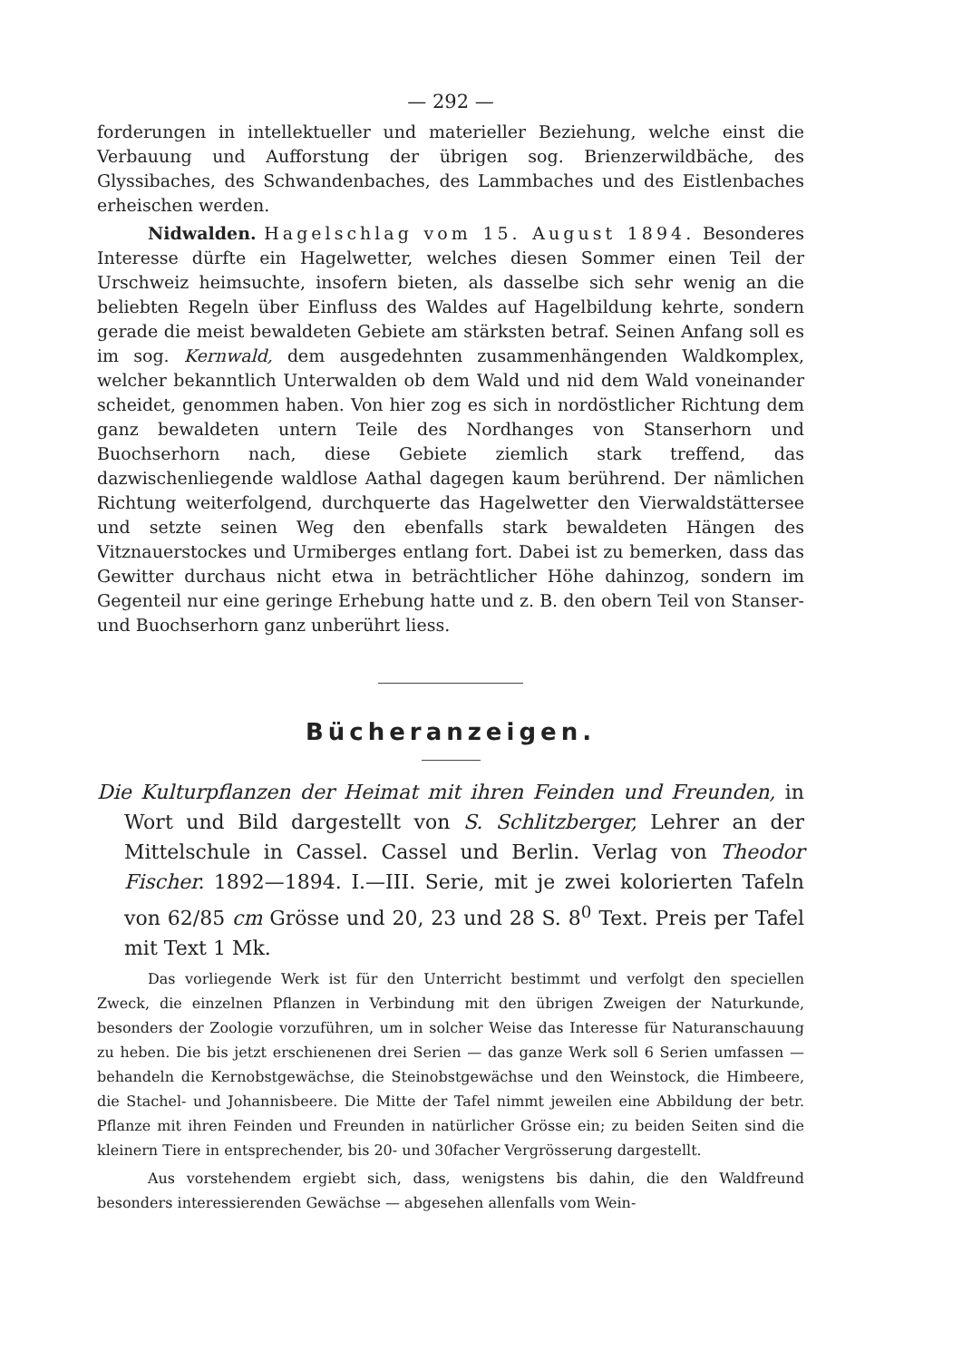— 292 —
forderungen in intellektueller und materieller Beziehung, welche einst die Verbauung und Aufforstung der übrigen sog. Brienzerwildbäche, des Glyssibaches, des Schwandenbaches, des Lammbaches und des Eistlenbaches erheischen werden.
Nidwalden. Hagelschlag vom 15. August 1894. Besonderes Interesse dürfte ein Hagelwetter, welches diesen Sommer einen Teil der Urschweiz heimsuchte, insofern bieten, als dasselbe sich sehr wenig an die beliebten Regeln über Einfluss des Waldes auf Hagelbildung kehrte, sondern gerade die meist bewaldeten Gebiete am stärksten betraf. Seinen Anfang soll es im sog. Kernwald, dem ausgedehnten zusammenhängenden Waldkomplex, welcher bekanntlich Unterwalden ob dem Wald und nid dem Wald voneinander scheidet, genommen haben. Von hier zog es sich in nordöstlicher Richtung dem ganz bewaldeten untern Teile des Nordhanges von Stanserhorn und Buochserhorn nach, diese Gebiete ziemlich stark treffend, das dazwischenliegende waldlose Aathal dagegen kaum berührend. Der nämlichen Richtung weiterfolgend, durchquerte das Hagelwetter den Vierwaldstättersee und setzte seinen Weg den ebenfalls stark bewaldeten Hängen des Vitznauerstockes und Urmiberges entlang fort. Dabei ist zu bemerken, dass das Gewitter durchaus nicht etwa in beträchtlicher Höhe dahinzog, sondern im Gegenteil nur eine geringe Erhebung hatte und z. B. den obern Teil von Stanser- und Buochserhorn ganz unberührt liess.
Bücheranzeigen.
Die Kulturpflanzen der Heimat mit ihren Feinden und Freunden, in Wort und Bild dargestellt von S. Schlitzberger, Lehrer an der Mittelschule in Cassel. Cassel und Berlin. Verlag von Theodor Fischer. 1892—1894. I.—III. Serie, mit je zwei kolorierten Tafeln von 62/85 cm Grösse und 20, 23 und 28 S. 8<sup>0</sup> Text. Preis per Tafel mit Text 1 Mk.
Das vorliegende Werk ist für den Unterricht bestimmt und verfolgt den speciellen Zweck, die einzelnen Pflanzen in Verbindung mit den übrigen Zweigen der Naturkunde, besonders der Zoologie vorzuführen, um in solcher Weise das Interesse für Naturanschauung zu heben. Die bis jetzt erschienenen drei Serien — das ganze Werk soll 6 Serien umfassen — behandeln die Kernobstgewächse, die Steinobstgewächse und den Weinstock, die Himbeere, die Stachel- und Johannisbeere. Die Mitte der Tafel nimmt jeweilen eine Abbildung der betr. Pflanze mit ihren Feinden und Freunden in natürlicher Grösse ein; zu beiden Seiten sind die kleinern Tiere in entsprechender, bis 20- und 30facher Vergrösserung dargestellt.
Aus vorstehendem ergiebt sich, dass, wenigstens bis dahin, die den Waldfreund besonders interessierenden Gewächse — abgesehen allenfalls vom Wein-